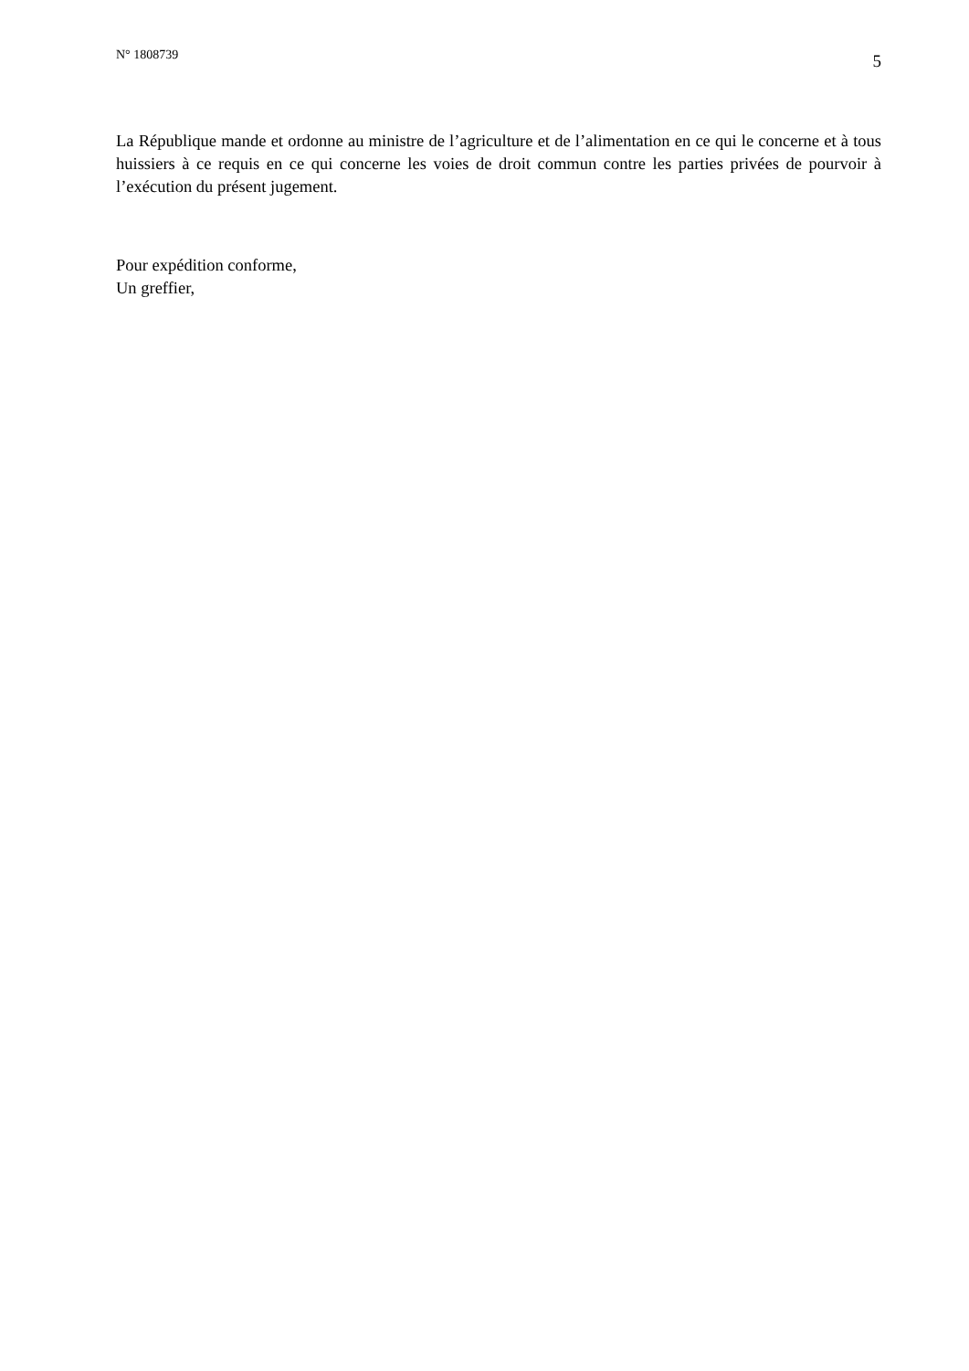N° 1808739
5
La République mande et ordonne au ministre de l’agriculture et de l’alimentation en ce qui le concerne et à tous huissiers à ce requis en ce qui concerne les voies de droit commun contre les parties privées de pourvoir à l’exécution du présent jugement.
Pour expédition conforme,
Un greffier,